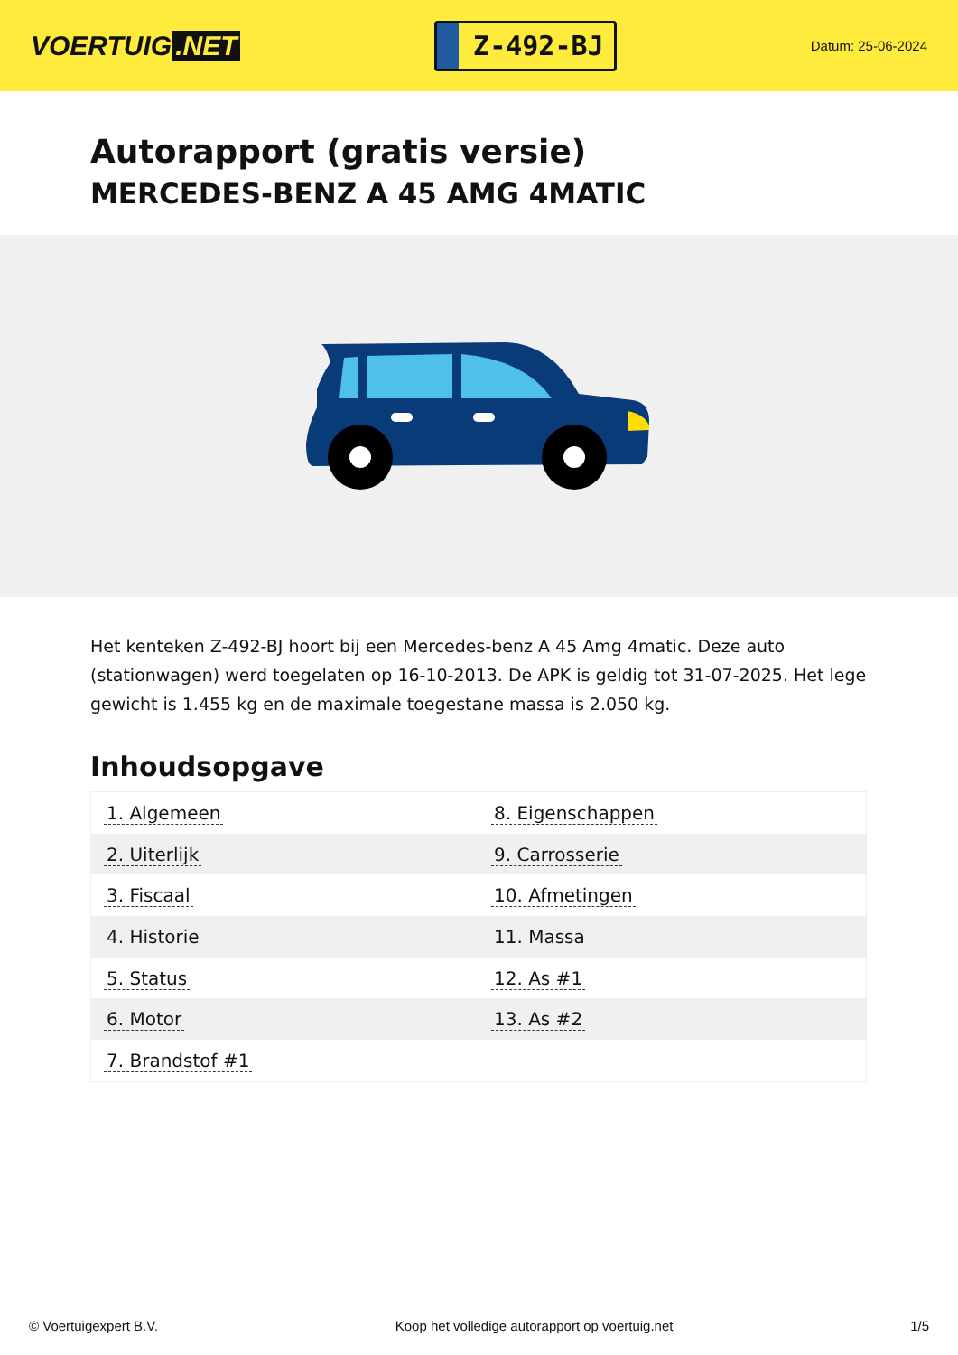VOERTUIG.NET
Z-492-BJ
Datum: 25-06-2024
Autorapport (gratis versie)
MERCEDES-BENZ A 45 AMG 4MATIC
Het kenteken Z-492-BJ hoort bij een Mercedes-benz A 45 Amg 4matic. Deze auto (stationwagen) werd toegelaten op 16-10-2013. De APK is geldig tot 31-07-2025. Het lege gewicht is 1.455 kg en de maximale toegestane massa is 2.050 kg.
Inhoudsopgave
| 1. Algemeen | 8. Eigenschappen |
| 2. Uiterlijk | 9. Carrosserie |
| 3. Fiscaal | 10. Afmetingen |
| 4. Historie | 11. Massa |
| 5. Status | 12. As #1 |
| 6. Motor | 13. As #2 |
| 7. Brandstof #1 | |
© Voertuigexpert B.V. Koop het volledige autorapport op voertuig.net 1/5